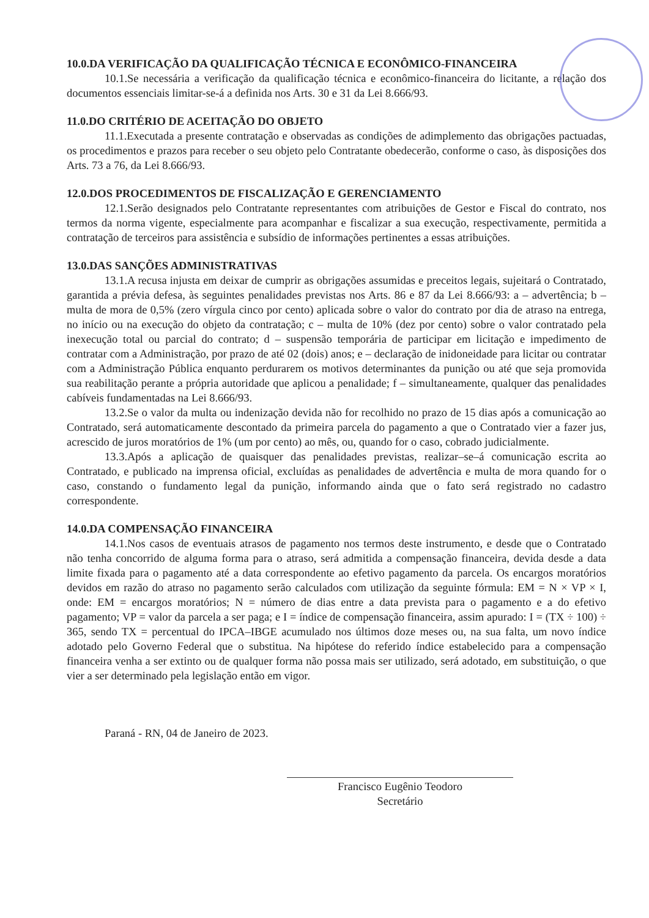10.0.DA VERIFICAÇÃO DA QUALIFICAÇÃO TÉCNICA E ECONÔMICO-FINANCEIRA
10.1.Se necessária a verificação da qualificação técnica e econômico-financeira do licitante, a relação dos documentos essenciais limitar-se-á a definida nos Arts. 30 e 31 da Lei 8.666/93.
11.0.DO CRITÉRIO DE ACEITAÇÃO DO OBJETO
11.1.Executada a presente contratação e observadas as condições de adimplemento das obrigações pactuadas, os procedimentos e prazos para receber o seu objeto pelo Contratante obedecerão, conforme o caso, às disposições dos Arts. 73 a 76, da Lei 8.666/93.
12.0.DOS PROCEDIMENTOS DE FISCALIZAÇÃO E GERENCIAMENTO
12.1.Serão designados pelo Contratante representantes com atribuições de Gestor e Fiscal do contrato, nos termos da norma vigente, especialmente para acompanhar e fiscalizar a sua execução, respectivamente, permitida a contratação de terceiros para assistência e subsídio de informações pertinentes a essas atribuições.
13.0.DAS SANÇÕES ADMINISTRATIVAS
13.1.A recusa injusta em deixar de cumprir as obrigações assumidas e preceitos legais, sujeitará o Contratado, garantida a prévia defesa, às seguintes penalidades previstas nos Arts. 86 e 87 da Lei 8.666/93: a – advertência; b – multa de mora de 0,5% (zero vírgula cinco por cento) aplicada sobre o valor do contrato por dia de atraso na entrega, no início ou na execução do objeto da contratação; c – multa de 10% (dez por cento) sobre o valor contratado pela inexecução total ou parcial do contrato; d – suspensão temporária de participar em licitação e impedimento de contratar com a Administração, por prazo de até 02 (dois) anos; e – declaração de inidoneidade para licitar ou contratar com a Administração Pública enquanto perdurarem os motivos determinantes da punição ou até que seja promovida sua reabilitação perante a própria autoridade que aplicou a penalidade; f – simultaneamente, qualquer das penalidades cabíveis fundamentadas na Lei 8.666/93.
13.2.Se o valor da multa ou indenização devida não for recolhido no prazo de 15 dias após a comunicação ao Contratado, será automaticamente descontado da primeira parcela do pagamento a que o Contratado vier a fazer jus, acrescido de juros moratórios de 1% (um por cento) ao mês, ou, quando for o caso, cobrado judicialmente.
13.3.Após a aplicação de quaisquer das penalidades previstas, realizar–se–á comunicação escrita ao Contratado, e publicado na imprensa oficial, excluídas as penalidades de advertência e multa de mora quando for o caso, constando o fundamento legal da punição, informando ainda que o fato será registrado no cadastro correspondente.
14.0.DA COMPENSAÇÃO FINANCEIRA
14.1.Nos casos de eventuais atrasos de pagamento nos termos deste instrumento, e desde que o Contratado não tenha concorrido de alguma forma para o atraso, será admitida a compensação financeira, devida desde a data limite fixada para o pagamento até a data correspondente ao efetivo pagamento da parcela. Os encargos moratórios devidos em razão do atraso no pagamento serão calculados com utilização da seguinte fórmula: EM = N × VP × I, onde: EM = encargos moratórios; N = número de dias entre a data prevista para o pagamento e a do efetivo pagamento; VP = valor da parcela a ser paga; e I = índice de compensação financeira, assim apurado: I = (TX ÷ 100) ÷ 365, sendo TX = percentual do IPCA–IBGE acumulado nos últimos doze meses ou, na sua falta, um novo índice adotado pelo Governo Federal que o substitua. Na hipótese do referido índice estabelecido para a compensação financeira venha a ser extinto ou de qualquer forma não possa mais ser utilizado, será adotado, em substituição, o que vier a ser determinado pela legislação então em vigor.
Paraná - RN, 04 de Janeiro de 2023.
Francisco Eugênio Teodoro
Secretário